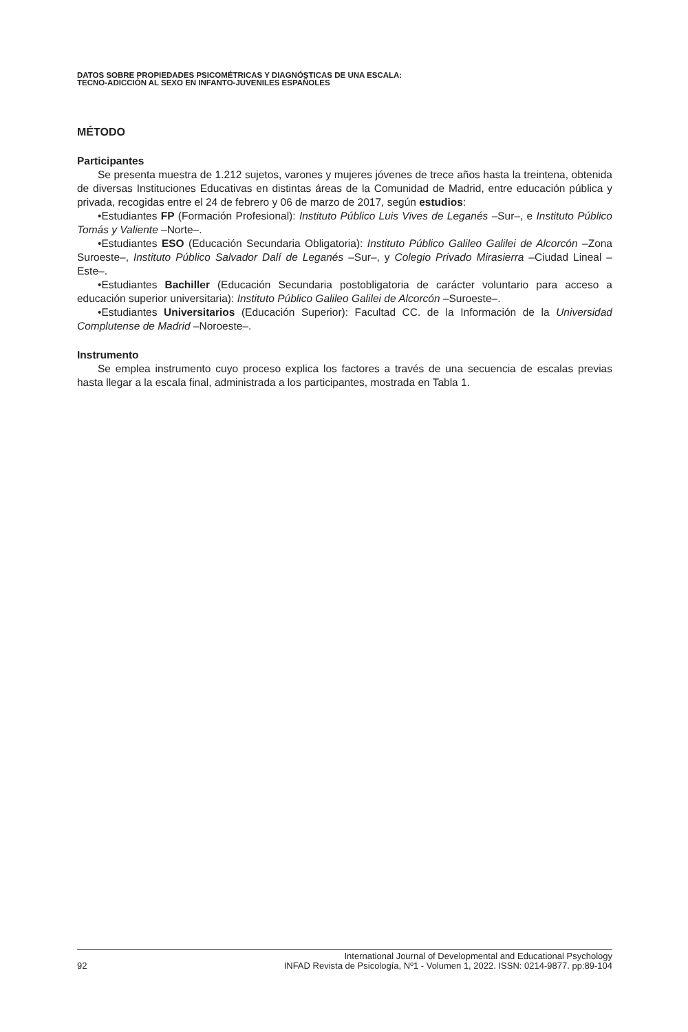DATOS SOBRE PROPIEDADES PSICOMÉTRICAS Y DIAGNÓSTICAS DE UNA ESCALA:
TECNO-ADICCIÓN AL SEXO EN INFANTO-JUVENILES ESPAÑOLES
MÉTODO
Participantes
Se presenta muestra de 1.212 sujetos, varones y mujeres jóvenes de trece años hasta la treintena, obtenida de diversas Instituciones Educativas en distintas áreas de la Comunidad de Madrid, entre educación pública y privada, recogidas entre el 24 de febrero y 06 de marzo de 2017, según estudios:
•Estudiantes FP (Formación Profesional): Instituto Público Luis Vives de Leganés –Sur–, e Instituto Público Tomás y Valiente –Norte–.
•Estudiantes ESO (Educación Secundaria Obligatoria): Instituto Público Galileo Galilei de Alcorcón –Zona Suroeste–, Instituto Público Salvador Dalí de Leganés –Sur–, y Colegio Privado Mirasierra –Ciudad Lineal –Este–.
•Estudiantes Bachiller (Educación Secundaria postobligatoria de carácter voluntario para acceso a educación superior universitaria): Instituto Público Galileo Galilei de Alcorcón –Suroeste–.
•Estudiantes Universitarios (Educación Superior): Facultad CC. de la Información de la Universidad Complutense de Madrid –Noroeste–.
Instrumento
Se emplea instrumento cuyo proceso explica los factores a través de una secuencia de escalas previas hasta llegar a la escala final, administrada a los participantes, mostrada en Tabla 1.
92 International Journal of Developmental and Educational Psychology
INFAD Revista de Psicología, Nº1 - Volumen 1, 2022. ISSN: 0214-9877. pp:89-104